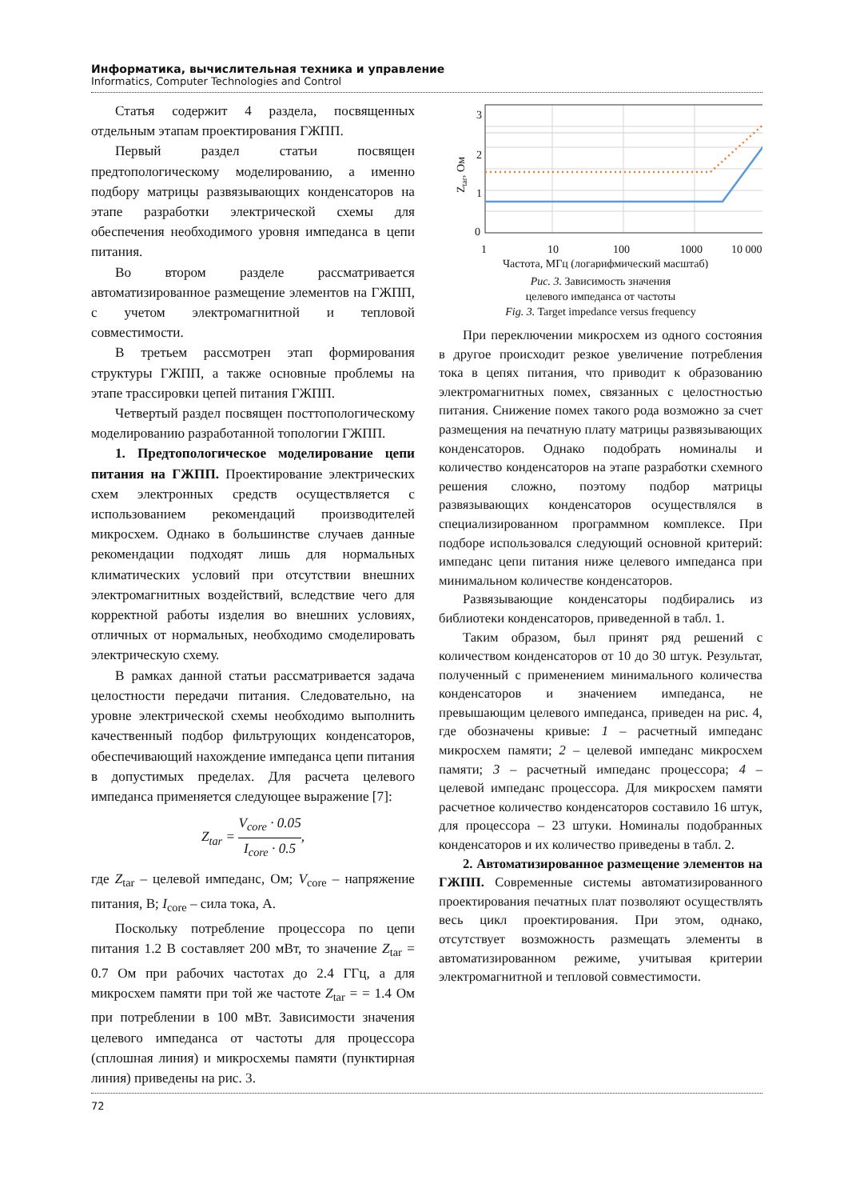Информатика, вычислительная техника и управление
Informatics, Computer Technologies and Control
Статья содержит 4 раздела, посвященных отдельным этапам проектирования ГЖПП.
Первый раздел статьи посвящен предтопологическому моделированию, а именно подбору матрицы развязывающих конденсаторов на этапе разработки электрической схемы для обеспечения необходимого уровня импеданса в цепи питания.
Во втором разделе рассматривается автоматизированное размещение элементов на ГЖПП, с учетом электромагнитной и тепловой совместимости.
В третьем рассмотрен этап формирования структуры ГЖПП, а также основные проблемы на этапе трассировки цепей питания ГЖПП.
Четвертый раздел посвящен посттопологическому моделированию разработанной топологии ГЖПП.
1. Предтопологическое моделирование цепи питания на ГЖПП. Проектирование электрических схем электронных средств осуществляется с использованием рекомендаций производителей микросхем. Однако в большинстве случаев данные рекомендации подходят лишь для нормальных климатических условий при отсутствии внешних электромагнитных воздействий, вследствие чего для корректной работы изделия во внешних условиях, отличных от нормальных, необходимо смоделировать электрическую схему.
В рамках данной статьи рассматривается задача целостности передачи питания. Следовательно, на уровне электрической схемы необходимо выполнить качественный подбор фильтрующих конденсаторов, обеспечивающий нахождение импеданса цепи питания в допустимых пределах. Для расчета целевого импеданса применяется следующее выражение [7]:
Z<sub>tar</sub> = V<sub>core</sub> · 0.05 I<sub>core</sub> · 0.5,
где Z<sub>tar</sub> – целевой импеданс, Ом; V<sub>core</sub> – напряжение питания, В; I<sub>core</sub> – сила тока, А.
Поскольку потребление процессора по цепи питания 1.2 В составляет 200 мВт, то значение Z<sub>tar</sub> = 0.7 Ом при рабочих частотах до 2.4 ГГц, а для микросхем памяти при той же частоте Z<sub>tar</sub> = = 1.4 Ом при потреблении в 100 мВт. Зависимости значения целевого импеданса от частоты для процессора (сплошная линия) и микросхемы памяти (пунктирная линия) приведены на рис. 3.
3
2
1
0
1
10
100
1000
10 000
Частота, МГц (логарифмический масштаб)
Ztar, Ом
Рис. 3. Зависимость значения
целевого импеданса от частоты
Fig. 3. Target impedance versus frequency
При переключении микросхем из одного состояния в другое происходит резкое увеличение потребления тока в цепях питания, что приводит к образованию электромагнитных помех, связанных с целостностью питания. Снижение помех такого рода возможно за счет размещения на печатную плату матрицы развязывающих конденсаторов. Однако подобрать номиналы и количество конденсаторов на этапе разработки схемного решения сложно, поэтому подбор матрицы развязывающих конденсаторов осуществлялся в специализированном программном комплексе. При подборе использовался следующий основной критерий: импеданс цепи питания ниже целевого импеданса при минимальном количестве конденсаторов.
Развязывающие конденсаторы подбирались из библиотеки конденсаторов, приведенной в табл. 1.
Таким образом, был принят ряд решений с количеством конденсаторов от 10 до 30 штук. Результат, полученный с применением минимального количества конденсаторов и значением импеданса, не превышающим целевого импеданса, приведен на рис. 4, где обозначены кривые: 1 – расчетный импеданс микросхем памяти; 2 – целевой импеданс микросхем памяти; 3 – расчетный импеданс процессора; 4 – целевой импеданс процессора. Для микросхем памяти расчетное количество конденсаторов составило 16 штук, для процессора – 23 штуки. Номиналы подобранных конденсаторов и их количество приведены в табл. 2.
2. Автоматизированное размещение элементов на ГЖПП. Современные системы автоматизированного проектирования печатных плат позволяют осуществлять весь цикл проектирования. При этом, однако, отсутствует возможность размещать элементы в автоматизированном режиме, учитывая критерии электромагнитной и тепловой совместимости.
72